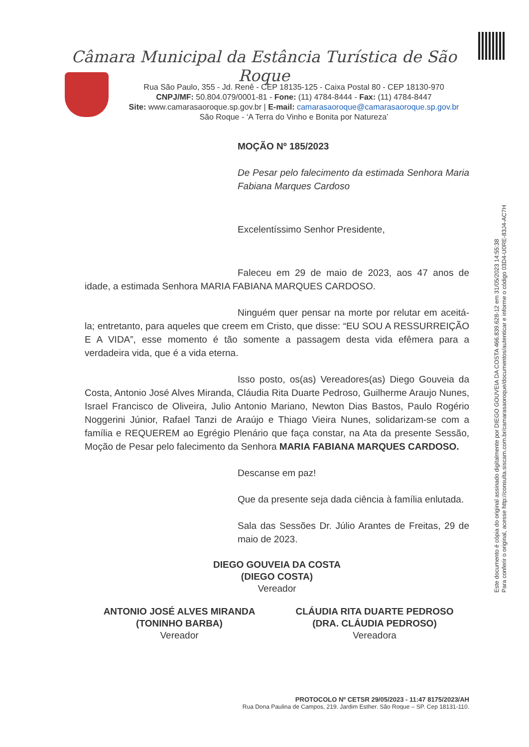Câmara Municipal da Estância Turística de São Roque
Rua São Paulo, 355 - Jd. Renê - CEP 18135-125 - Caixa Postal 80 - CEP 18130-970
CNPJ/MF: 50.804.079/0001-81 - Fone: (11) 4784-8444 - Fax: (11) 4784-8447
Site: www.camarasaoroque.sp.gov.br | E-mail: camarasaoroque@camarasaoroque.sp.gov.br
São Roque - ‘A Terra do Vinho e Bonita por Natureza’
MOÇÃO Nº 185/2023
De Pesar pelo falecimento da estimada Senhora Maria Fabiana Marques Cardoso
Excelentíssimo Senhor Presidente,
Faleceu em 29 de maio de 2023, aos 47 anos de idade, a estimada Senhora MARIA FABIANA MARQUES CARDOSO.
Ninguém quer pensar na morte por relutar em aceitá-la; entretanto, para aqueles que creem em Cristo, que disse: “EU SOU A RESSURREIÇÃO E A VIDA”, esse momento é tão somente a passagem desta vida efêmera para a verdadeira vida, que é a vida eterna.
Isso posto, os(as) Vereadores(as) Diego Gouveia da Costa, Antonio José Alves Miranda, Cláudia Rita Duarte Pedroso, Guilherme Araujo Nunes, Israel Francisco de Oliveira, Julio Antonio Mariano, Newton Dias Bastos, Paulo Rogério Noggerini Júnior, Rafael Tanzi de Araújo e Thiago Vieira Nunes, solidarizam-se com a família e REQUEREM ao Egrégio Plenário que faça constar, na Ata da presente Sessão, Moção de Pesar pelo falecimento da Senhora MARIA FABIANA MARQUES CARDOSO.
Descanse em paz!
Que da presente seja dada ciência à família enlutada.
Sala das Sessões Dr. Júlio Arantes de Freitas, 29 de maio de 2023.
DIEGO GOUVEIA DA COSTA
(DIEGO COSTA)
Vereador
ANTONIO JOSÉ ALVES MIRANDA
(TONINHO BARBA)
Vereador
CLÁUDIA RITA DUARTE PEDROSO
(DRA. CLÁUDIA PEDROSO)
Vereadora
PROTOCOLO Nº CETSR 29/05/2023 - 11:47 8175/2023/AH
Rua Dona Paulina de Campos, 219. Jardim Esther. São Roque – SP. Cep 18131-110.
Este documento é cópia do original assinado digitalmente por DIEGO GOUVEIA DA COSTA 466.839.628-12 em 31/05/2023 14:55:38
Para conferir o original, acesse http://consulta.siscam.com.br/camarasaoroque/documentos/autenticar e informe o código 03D4-U0RE-83J4-AC7H